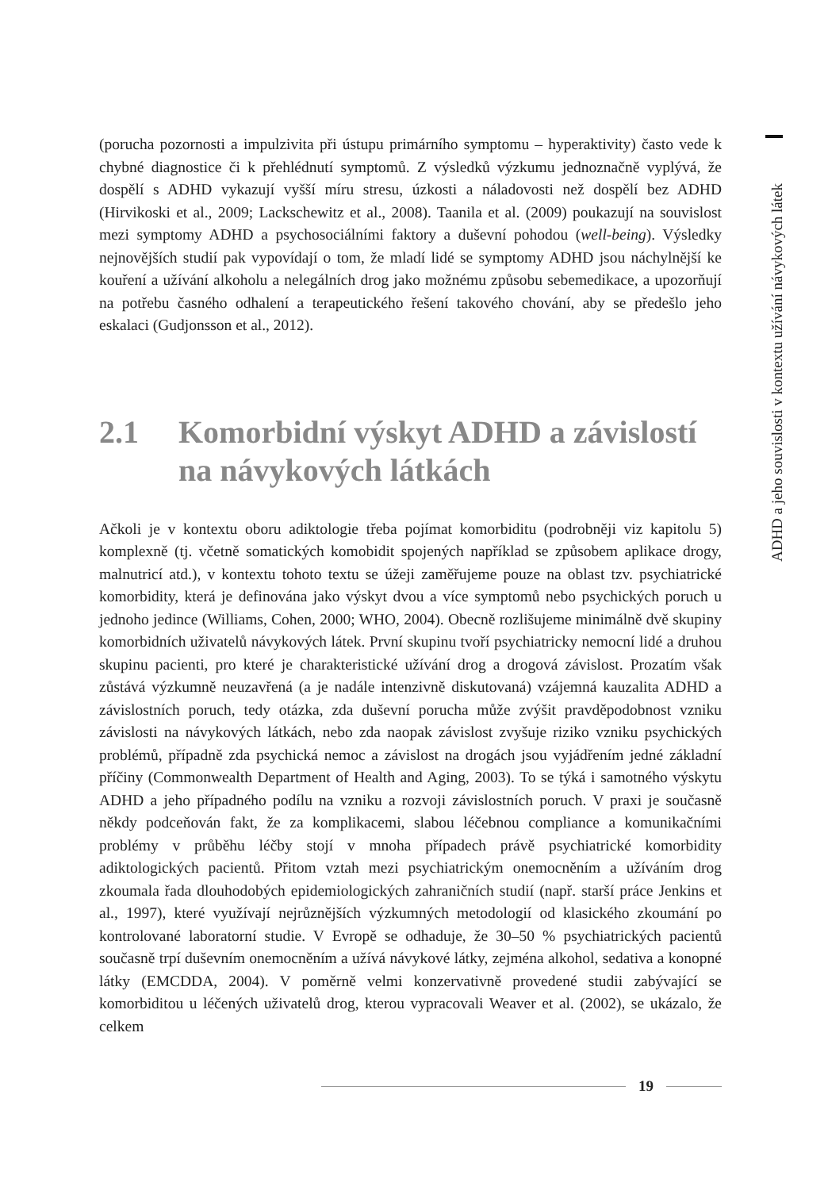ADHD a jeho souvislosti v kontextu užívání návykových látek
(porucha pozornosti a impulzivita při ústupu primárního symptomu – hyperaktivity) často vede k chybné diagnostice či k přehlédnutí symptomů. Z výsledků výzkumu jednoznačně vyplývá, že dospělí s ADHD vykazují vyšší míru stresu, úzkosti a náladovosti než dospělí bez ADHD (Hirvikoski et al., 2009; Lackschewitz et al., 2008). Taanila et al. (2009) poukazují na souvislost mezi symptomy ADHD a psychosociálními faktory a duševní pohodou (well-being). Výsledky nejnovějších studií pak vypovídají o tom, že mladí lidé se symptomy ADHD jsou náchylnější ke kouření a užívání alkoholu a nelegálních drog jako možnému způsobu sebemedikace, a upozorňují na potřebu časného odhalení a terapeutického řešení takového chování, aby se předešlo jeho eskalaci (Gudjonsson et al., 2012).
2.1 Komorbidní výskyt ADHD a závislostí na návykových látkách
Ačkoli je v kontextu oboru adiktologie třeba pojímat komorbiditu (podrobněji viz kapitolu 5) komplexně (tj. včetně somatických komobidit spojených například se způsobem aplikace drogy, malnutricí atd.), v kontextu tohoto textu se úžeji zaměřujeme pouze na oblast tzv. psychiatrické komorbidity, která je definována jako výskyt dvou a více symptomů nebo psychických poruch u jednoho jedince (Williams, Cohen, 2000; WHO, 2004). Obecně rozlišujeme minimálně dvě skupiny komorbidních uživatelů návykových látek. První skupinu tvoří psychiatricky nemocní lidé a druhou skupinu pacienti, pro které je charakteristické užívání drog a drogová závislost. Prozatím však zůstává výzkumně neuzavřená (a je nadále intenzivně diskutovaná) vzájemná kauzalita ADHD a závislostních poruch, tedy otázka, zda duševní porucha může zvýšit pravděpodobnost vzniku závislosti na návykových látkách, nebo zda naopak závislost zvyšuje riziko vzniku psychických problémů, případně zda psychická nemoc a závislost na drogách jsou vyjádřením jedné základní příčiny (Commonwealth Department of Health and Aging, 2003). To se týká i samotného výskytu ADHD a jeho případného podílu na vzniku a rozvoji závislostních poruch. V praxi je současně někdy podceňován fakt, že za komplikacemi, slabou léčebnou compliance a komunikačními problémy v průběhu léčby stojí v mnoha případech právě psychiatrické komorbidity adiktologických pacientů. Přitom vztah mezi psychiatrickým onemocněním a užíváním drog zkoumala řada dlouhodobých epidemiologických zahraničních studií (např. starší práce Jenkins et al., 1997), které využívají nejrůznějších výzkumných metodologií od klasického zkoumání po kontrolované laboratorní studie. V Evropě se odhaduje, že 30–50 % psychiatrických pacientů současně trpí duševním onemocněním a užívá návykové látky, zejména alkohol, sedativa a konopné látky (EMCDDA, 2004). V poměrně velmi konzervativně provedené studii zabývající se komorbiditou u léčených uživatelů drog, kterou vypracovali Weaver et al. (2002), se ukázalo, že celkem
19